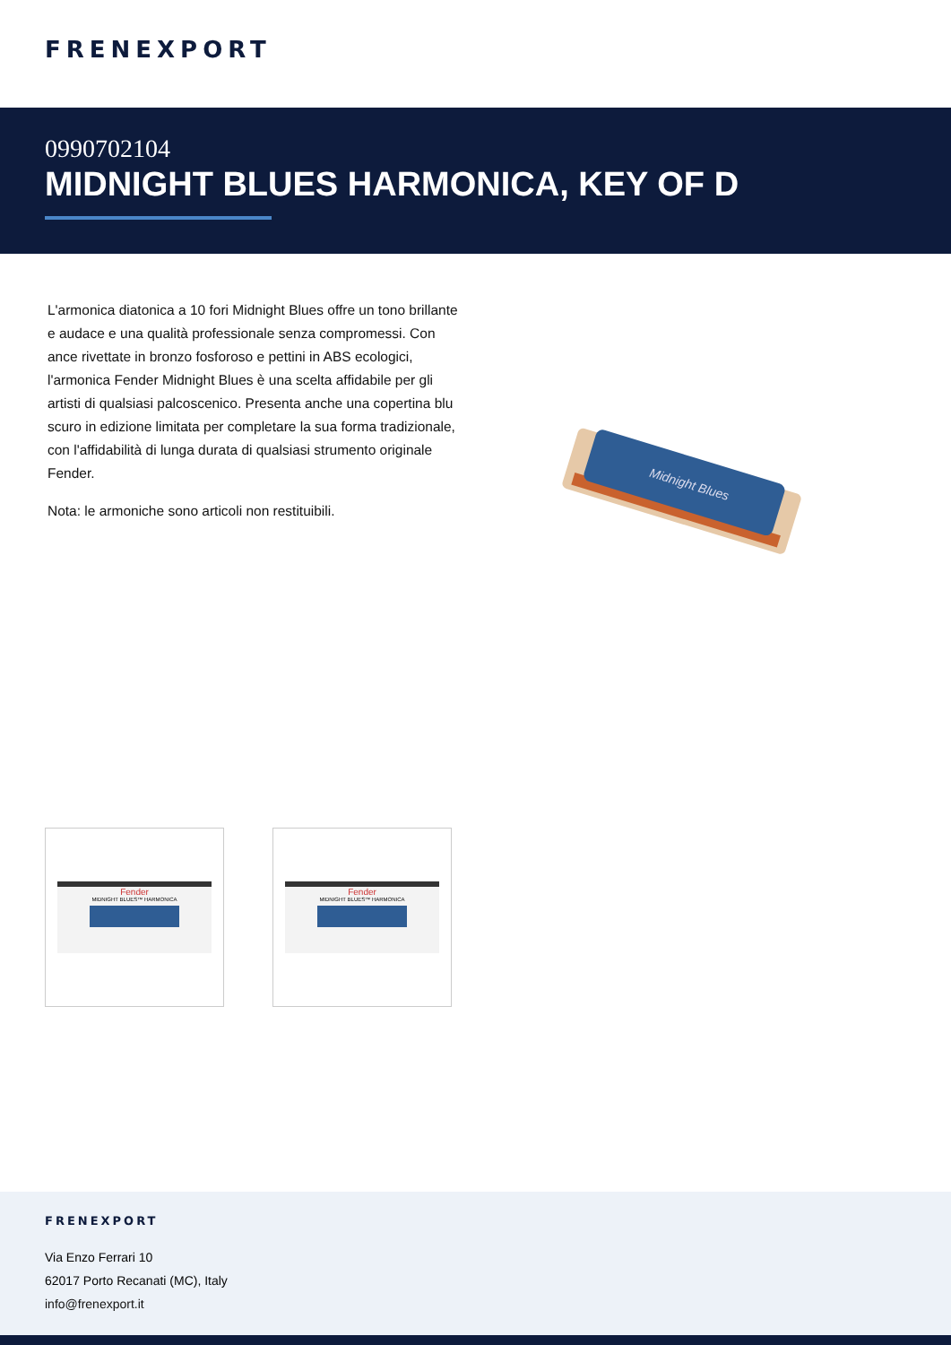FRENEXPORT
0990702104
MIDNIGHT BLUES HARMONICA, KEY OF D
L'armonica diatonica a 10 fori Midnight Blues offre un tono brillante e audace e una qualità professionale senza compromessi. Con ance rivettate in bronzo fosforoso e pettini in ABS ecologici, l'armonica Fender Midnight Blues è una scelta affidabile per gli artisti di qualsiasi palcoscenico. Presenta anche una copertina blu scuro in edizione limitata per completare la sua forma tradizionale, con l'affidabilità di lunga durata di qualsiasi strumento originale Fender.
Nota: le armoniche sono articoli non restituibili.
Midnight Blues
Fender
MIDNIGHT BLUES™ HARMONICA
Fender
MIDNIGHT BLUES™ HARMONICA
FRENEXPORT
Via Enzo Ferrari 10
62017 Porto Recanati (MC), Italy
info@frenexport.it